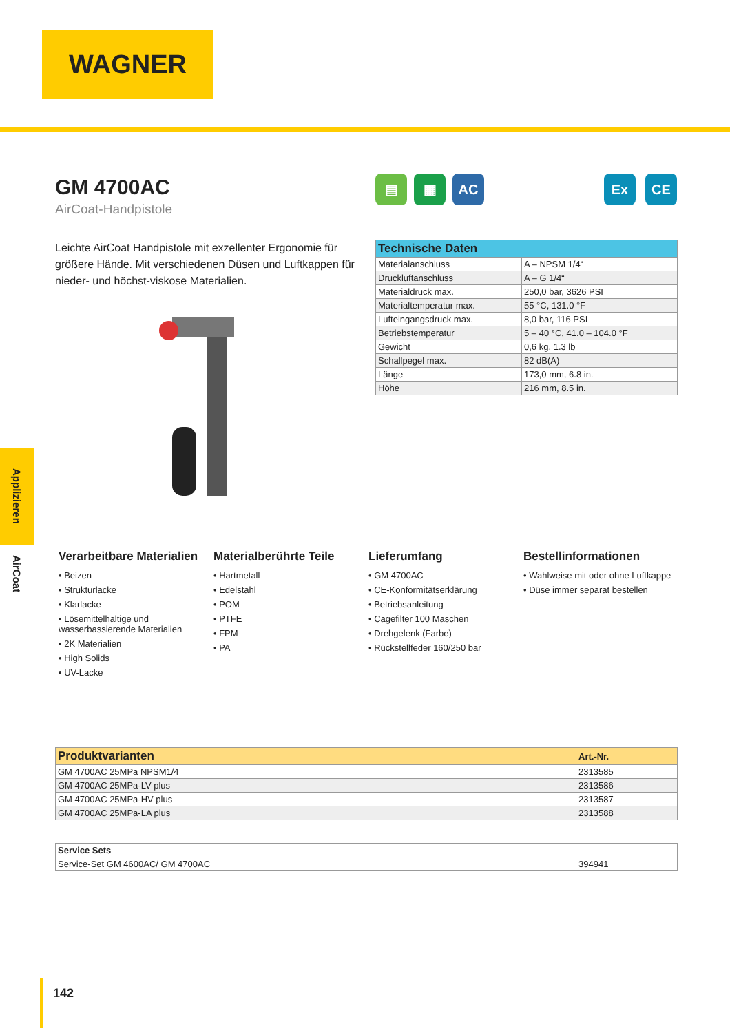WAGNER
GM 4700AC
AirCoat-Handpistole
▤ ▦ AC
Ex CE
Leichte AirCoat Handpistole mit exzellenter Ergonomie für größere Hände. Mit verschiedenen Düsen und Luftkappen für nieder- und höchst-viskose Materialien.
| Technische Daten | |
| --- | --- |
| Materialanschluss | A – NPSM 1/4“ |
| Druckluftanschluss | A – G 1/4“ |
| Materialdruck max. | 250,0 bar, 3626 PSI |
| Materialtemperatur max. | 55 °C, 131.0 °F |
| Lufteingangsdruck max. | 8,0 bar, 116 PSI |
| Betriebstemperatur | 5 – 40 °C, 41.0 – 104.0 °F |
| Gewicht | 0,6 kg, 1.3 lb |
| Schallpegel max. | 82 dB(A) |
| Länge | 173,0 mm, 6.8 in. |
| Höhe | 216 mm, 8.5 in. |
Applizieren
AirCoat
Verarbeitbare Materialien
• Beizen
• Strukturlacke
• Klarlacke
• Lösemittelhaltige und wasserbassierende Materialien
• 2K Materialien
• High Solids
• UV-Lacke
Materialberührte Teile
• Hartmetall
• Edelstahl
• POM
• PTFE
• FPM
• PA
Lieferumfang
• GM 4700AC
• CE-Konformitätserklärung
• Betriebsanleitung
• Cagefilter 100 Maschen
• Drehgelenk (Farbe)
• Rückstellfeder 160/250 bar
Bestellinformationen
• Wahlweise mit oder ohne Luftkappe
• Düse immer separat bestellen
| Produktvarianten | Art.-Nr. |
| --- | --- |
| GM 4700AC 25MPa NPSM1/4 | 2313585 |
| GM 4700AC 25MPa-LV plus | 2313586 |
| GM 4700AC 25MPa-HV plus | 2313587 |
| GM 4700AC 25MPa-LA plus | 2313588 |
| Service Sets | |
| --- | --- |
| Service-Set GM 4600AC/ GM 4700AC | 394941 |
142